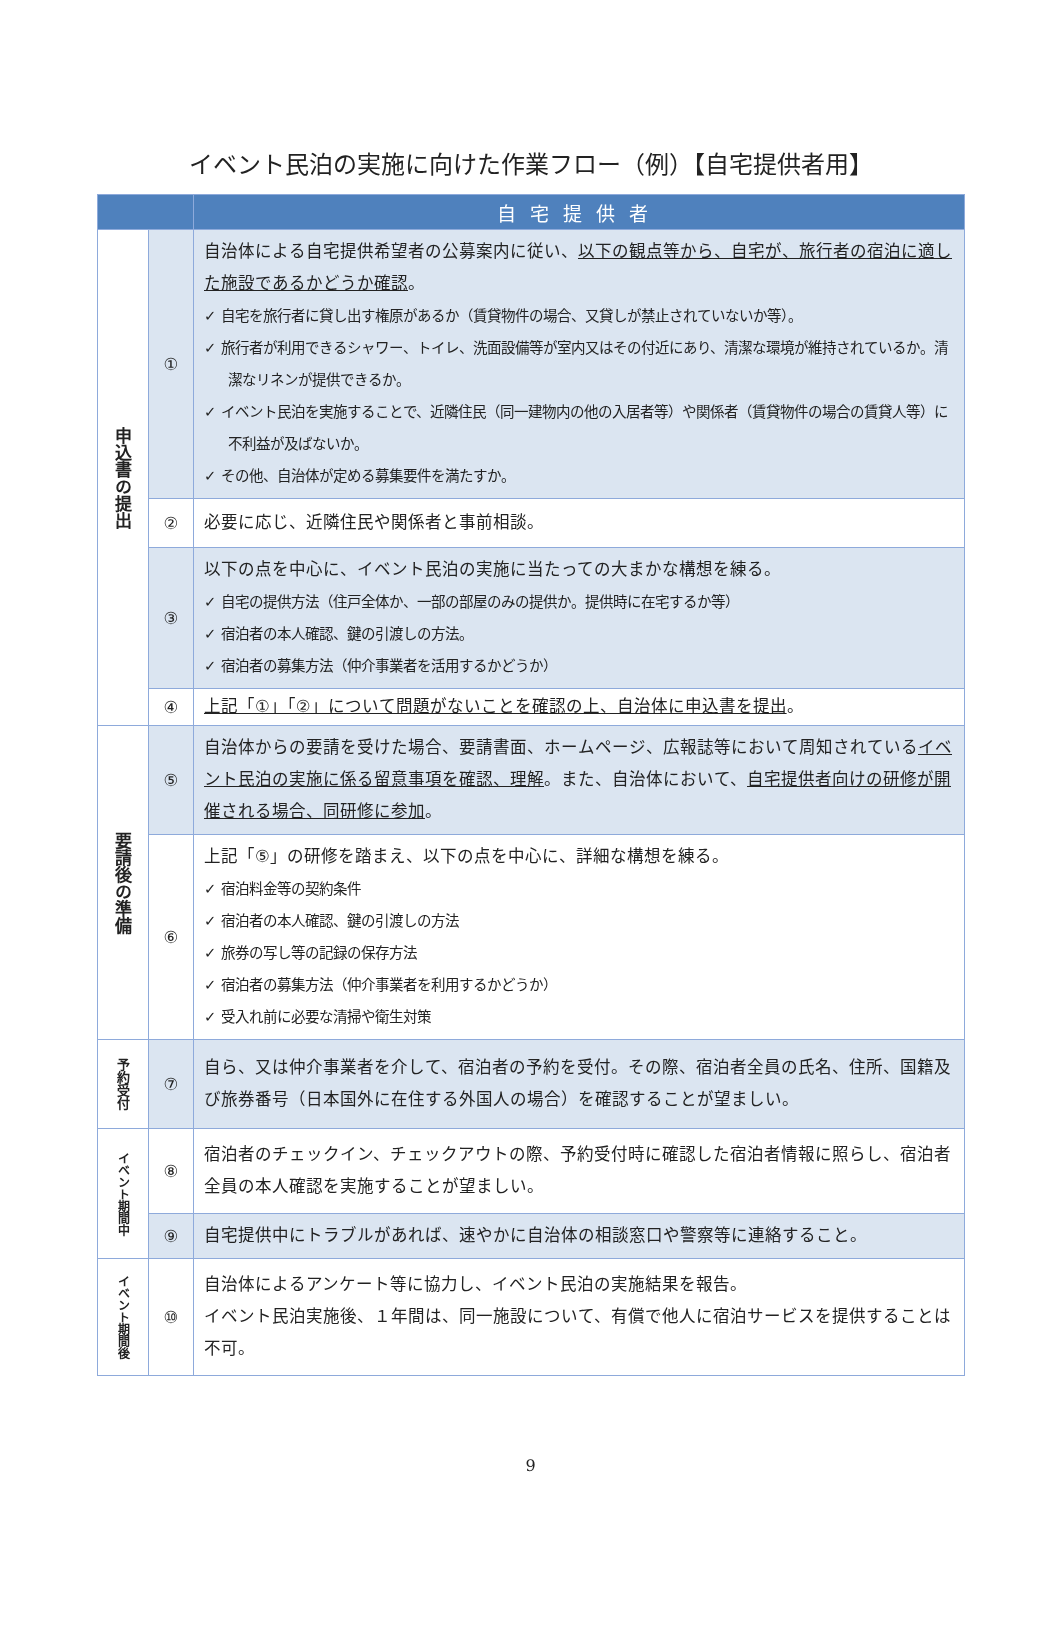イベント民泊の実施に向けた作業フロー（例）【自宅提供者用】
| | | 自宅提供者 |
| --- | --- | --- |
| 申込書の提出 | ① | 自治体による自宅提供希望者の公募案内に従い、 以下の観点等から、自宅が、旅行者の宿泊に適した施設であるかどうか確認 。 ✓ 自宅を旅行者に貸し出す権原があるか（賃貸物件の場合、又貸しが禁止されていないか等）。 ✓ 旅行者が利用できるシャワー、トイレ、洗面設備等が室内又はその付近にあり、清潔な環境が維持されているか。清潔なリネンが提供できるか。 ✓ イベント民泊を実施することで、近隣住民（同一建物内の他の入居者等）や関係者（賃貸物件の場合の賃貸人等）に不利益が及ばないか。 ✓ その他、自治体が定める募集要件を満たすか。 |
| | ② | 必要に応じ、近隣住民や関係者と事前相談。 |
| | ③ | 以下の点を中心に、イベント民泊の実施に当たっての大まかな構想を練る。 ✓ 自宅の提供方法（住戸全体か、一部の部屋のみの提供か。提供時に在宅するか等） ✓ 宿泊者の本人確認、鍵の引渡しの方法。 ✓ 宿泊者の募集方法（仲介事業者を活用するかどうか） |
| | ④ | 上記「①」「②」について問題がないことを確認の上、自治体に申込書を提出 。 |
| 要請後の準備 | ⑤ | 自治体からの要請を受けた場合、要請書面、ホームページ、広報誌等において周知されている イベント民泊の実施に係る留意事項を確認、理解 。また、自治体において、 自宅提供者向けの研修が開催される場合、同研修に参加 。 |
| | ⑥ | 上記「⑤」の研修を踏まえ、以下の点を中心に、詳細な構想を練る。 ✓ 宿泊料金等の契約条件 ✓ 宿泊者の本人確認、鍵の引渡しの方法 ✓ 旅券の写し等の記録の保存方法 ✓ 宿泊者の募集方法（仲介事業者を利用するかどうか） ✓ 受入れ前に必要な清掃や衛生対策 |
| 予約受付 | ⑦ | 自ら、又は仲介事業者を介して、宿泊者の予約を受付。その際、宿泊者全員の氏名、住所、国籍及び旅券番号（日本国外に在住する外国人の場合）を確認することが望ましい。 |
| イベント期間中 | ⑧ | 宿泊者のチェックイン、チェックアウトの際、予約受付時に確認した宿泊者情報に照らし、宿泊者全員の本人確認を実施することが望ましい。 |
| | ⑨ | 自宅提供中にトラブルがあれば、速やかに自治体の相談窓口や警察等に連絡すること。 |
| イベント期間後 | ⑩ | 自治体によるアンケート等に協力し、イベント民泊の実施結果を報告。 イベント民泊実施後、１年間は、同一施設について、有償で他人に宿泊サービスを提供することは不可。 |
9